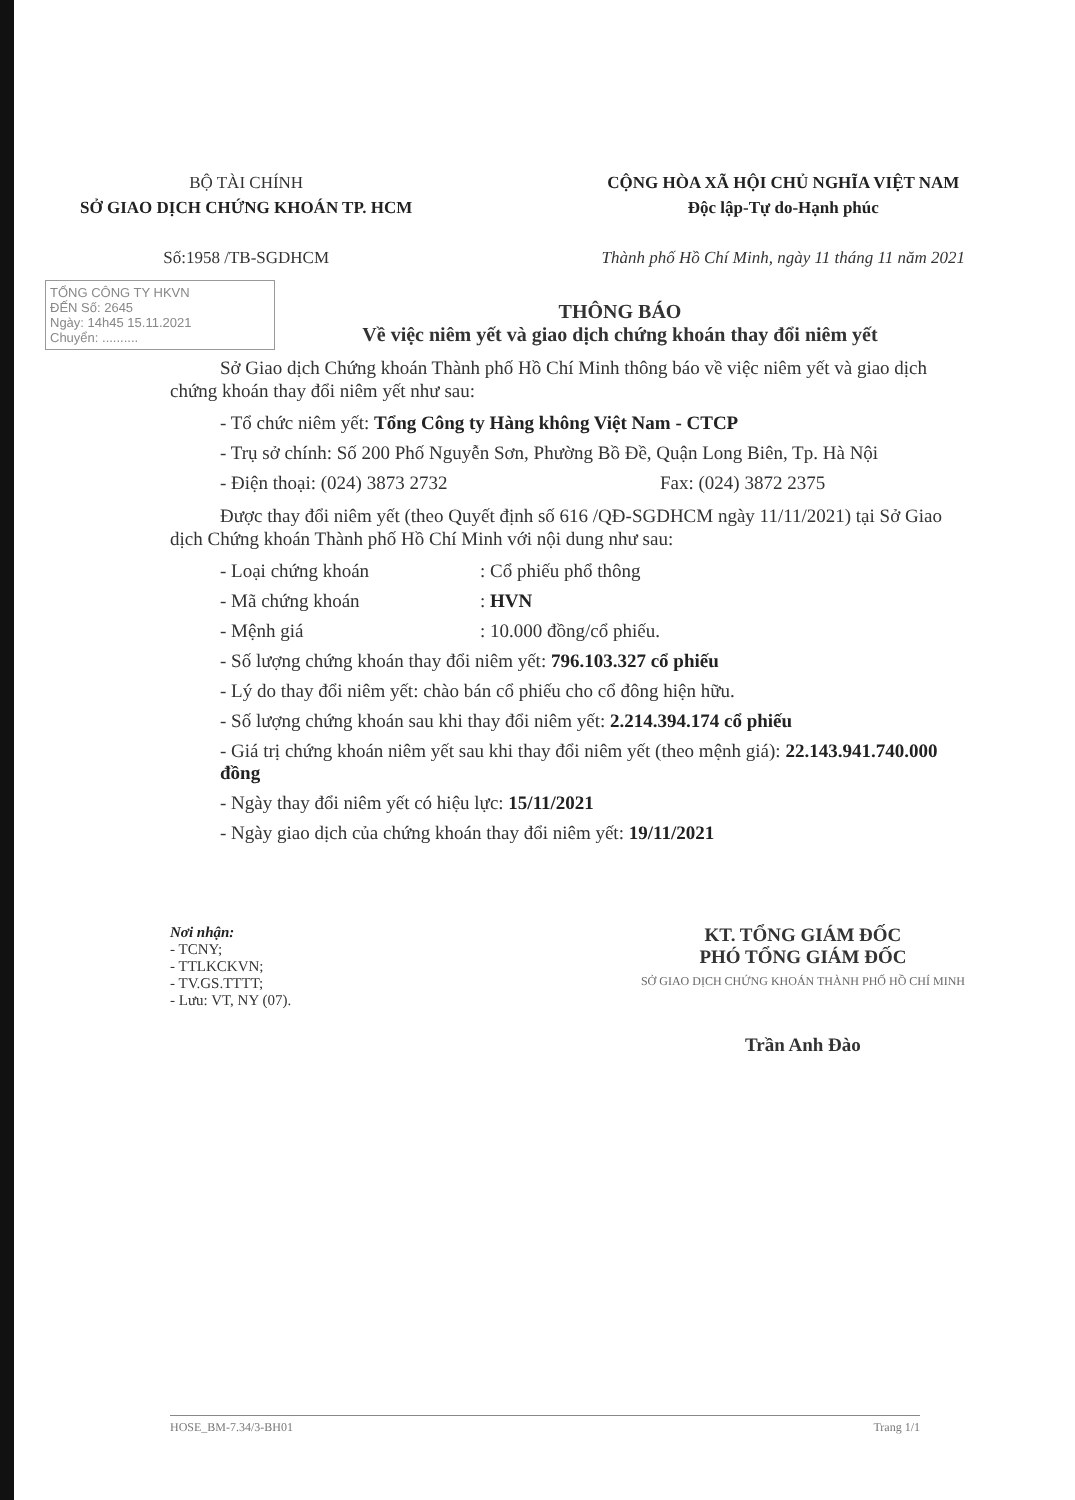BỘ TÀI CHÍNH
SỞ GIAO DỊCH CHỨNG KHOÁN TP. HCM
Số:1958 /TB-SGDHCM
CỘNG HÒA XÃ HỘI CHỦ NGHĨA VIỆT NAM
Độc lập-Tự do-Hạnh phúc
Thành phố Hồ Chí Minh, ngày 11 tháng 11 năm 2021
TỔNG CÔNG TY HKVN
ĐẾN Số: 2645
Ngày: 14h45 15.11.2021
Chuyển: ..........
THÔNG BÁO
Về việc niêm yết và giao dịch chứng khoán thay đổi niêm yết
Sở Giao dịch Chứng khoán Thành phố Hồ Chí Minh thông báo về việc niêm yết và giao dịch chứng khoán thay đổi niêm yết như sau:
- Tổ chức niêm yết: Tổng Công ty Hàng không Việt Nam - CTCP
- Trụ sở chính: Số 200 Phố Nguyễn Sơn, Phường Bồ Đề, Quận Long Biên, Tp. Hà Nội
- Điện thoại: (024) 3873 2732 Fax: (024) 3872 2375
Được thay đổi niêm yết (theo Quyết định số 616 /QĐ-SGDHCM ngày 11/11/2021) tại Sở Giao dịch Chứng khoán Thành phố Hồ Chí Minh với nội dung như sau:
- Loại chứng khoán : Cổ phiếu phổ thông
- Mã chứng khoán : HVN
- Mệnh giá : 10.000 đồng/cổ phiếu.
- Số lượng chứng khoán thay đổi niêm yết: 796.103.327 cổ phiếu
- Lý do thay đổi niêm yết: chào bán cổ phiếu cho cổ đông hiện hữu.
- Số lượng chứng khoán sau khi thay đổi niêm yết: 2.214.394.174 cổ phiếu
- Giá trị chứng khoán niêm yết sau khi thay đổi niêm yết (theo mệnh giá): 22.143.941.740.000 đồng
- Ngày thay đổi niêm yết có hiệu lực: 15/11/2021
- Ngày giao dịch của chứng khoán thay đổi niêm yết: 19/11/2021
Nơi nhận:
- TCNY;
- TTLKCKVN;
- TV.GS.TTTT;
- Lưu: VT, NY (07).
KT. TỔNG GIÁM ĐỐC
PHÓ TỔNG GIÁM ĐỐC
SỞ GIAO DỊCH CHỨNG KHOÁN THÀNH PHỐ HỒ CHÍ MINH
Trần Anh Đào
HOSE_BM-7.34/3-BH01 Trang 1/1